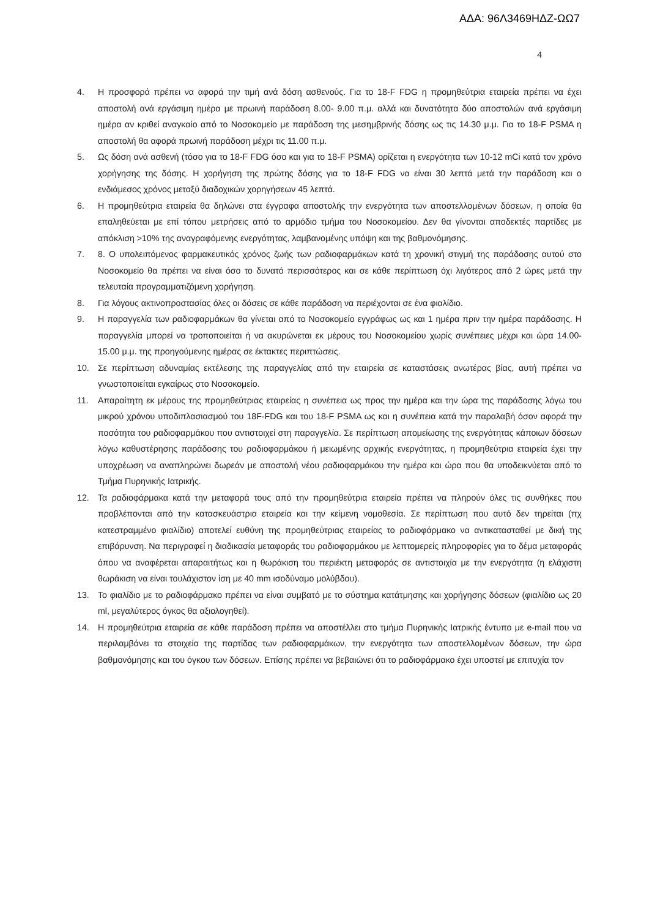ΑΔΑ: 96Λ3469ΗΔΖ-ΩΩ7
4
4. Η προσφορά πρέπει να αφορά την τιμή ανά δόση ασθενούς. Για το 18-F FDG η προμηθεύτρια εταιρεία πρέπει να έχει αποστολή ανά εργάσιμη ημέρα με πρωινή παράδοση 8.00- 9.00 π.μ. αλλά και δυνατότητα δύο αποστολών ανά εργάσιμη ημέρα αν κριθεί αναγκαίο από το Νοσοκομείο με παράδοση της μεσημβρινής δόσης ως τις 14.30 μ.μ. Για το 18-F PSMA η αποστολή θα αφορά πρωινή παράδοση μέχρι τις 11.00 π.μ.
5. Ως δόση ανά ασθενή (τόσο για το 18-F FDG όσο και για το 18-F PSMA) ορίζεται η ενεργότητα των 10-12 mCi κατά τον χρόνο χορήγησης της δόσης. Η χορήγηση της πρώτης δόσης για το 18-F FDG να είναι 30 λεπτά μετά την παράδοση και ο ενδιάμεσος χρόνος μεταξύ διαδοχικών χορηγήσεων 45 λεπτά.
6. Η προμηθεύτρια εταιρεία θα δηλώνει στα έγγραφα αποστολής την ενεργότητα των αποστελλομένων δόσεων, η οποία θα επαληθεύεται με επί τόπου μετρήσεις από το αρμόδιο τμήμα του Νοσοκομείου. Δεν θα γίνονται αποδεκτές παρτίδες με απόκλιση >10% της αναγραφόμενης ενεργότητας, λαμβανομένης υπόψη και της βαθμονόμησης.
7. 8. Ο υπολειπόμενος φαρμακευτικός χρόνος ζωής των ραδιοφαρμάκων κατά τη χρονική στιγμή της παράδοσης αυτού στο Νοσοκομείο θα πρέπει να είναι όσο το δυνατό περισσότερος και σε κάθε περίπτωση όχι λιγότερος από 2 ώρες μετά την τελευταία προγραμματιζόμενη χορήγηση.
8. Για λόγους ακτινοπροστασίας όλες οι δόσεις σε κάθε παράδοση να περιέχονται σε ένα φιαλίδιο.
9. Η παραγγελία των ραδιοφαρμάκων θα γίνεται από το Νοσοκομείο εγγράφως ως και 1 ημέρα πριν την ημέρα παράδοσης. Η παραγγελία μπορεί να τροποποιείται ή να ακυρώνεται εκ μέρους του Νοσοκομείου χωρίς συνέπειες μέχρι και ώρα 14.00-15.00 μ.μ. της προηγούμενης ημέρας σε έκτακτες περιπτώσεις.
10. Σε περίπτωση αδυναμίας εκτέλεσης της παραγγελίας από την εταιρεία σε καταστάσεις ανωτέρας βίας, αυτή πρέπει να γνωστοποιείται εγκαίρως στο Νοσοκομείο.
11. Απαραίτητη εκ μέρους της προμηθεύτριας εταιρείας η συνέπεια ως προς την ημέρα και την ώρα της παράδοσης λόγω του μικρού χρόνου υποδιπλασιασμού του 18F-FDG και του 18-F PSMA ως και η συνέπεια κατά την παραλαβή όσον αφορά την ποσότητα του ραδιοφαρμάκου που αντιστοιχεί στη παραγγελία. Σε περίπτωση απομείωσης της ενεργότητας κάποιων δόσεων λόγω καθυστέρησης παράδοσης του ραδιοφαρμάκου ή μειωμένης αρχικής ενεργότητας, η προμηθεύτρια εταιρεία έχει την υποχρέωση να αναπληρώνει δωρεάν με αποστολή νέου ραδιοφαρμάκου την ημέρα και ώρα που θα υποδεικνύεται από το Τμήμα Πυρηνικής Ιατρικής.
12. Τα ραδιοφάρμακα κατά την μεταφορά τους από την προμηθεύτρια εταιρεία πρέπει να πληρούν όλες τις συνθήκες που προβλέπονται από την κατασκευάστρια εταιρεία και την κείμενη νομοθεσία. Σε περίπτωση που αυτό δεν τηρείται (πχ κατεστραμμένο φιαλίδιο) αποτελεί ευθύνη της προμηθεύτριας εταιρείας το ραδιοφάρμακο να αντικατασταθεί με δική της επιβάρυνση. Να περιγραφεί η διαδικασία μεταφοράς του ραδιοφαρμάκου με λεπτομερείς πληροφορίες για το δέμα μεταφοράς όπου να αναφέρεται απαραιτήτως και η θωράκιση του περιέκτη μεταφοράς σε αντιστοιχία με την ενεργότητα (η ελάχιστη θωράκιση να είναι τουλάχιστον ίση με 40 mm ισοδύναμο μολύβδου).
13. Το φιαλίδιο με το ραδιοφάρμακο πρέπει να είναι συμβατό με το σύστημα κατάτμησης και χορήγησης δόσεων (φιαλίδιο ως 20 ml, μεγαλύτερος όγκος θα αξιολογηθεί).
14. Η προμηθεύτρια εταιρεία σε κάθε παράδοση πρέπει να αποστέλλει στο τμήμα Πυρηνικής Ιατρικής έντυπο με e-mail που να περιλαμβάνει τα στοιχεία της παρτίδας των ραδιοφαρμάκων, την ενεργότητα των αποστελλομένων δόσεων, την ώρα βαθμονόμησης και του όγκου των δόσεων. Επίσης πρέπει να βεβαιώνει ότι το ραδιοφάρμακο έχει υποστεί με επιτυχία τον